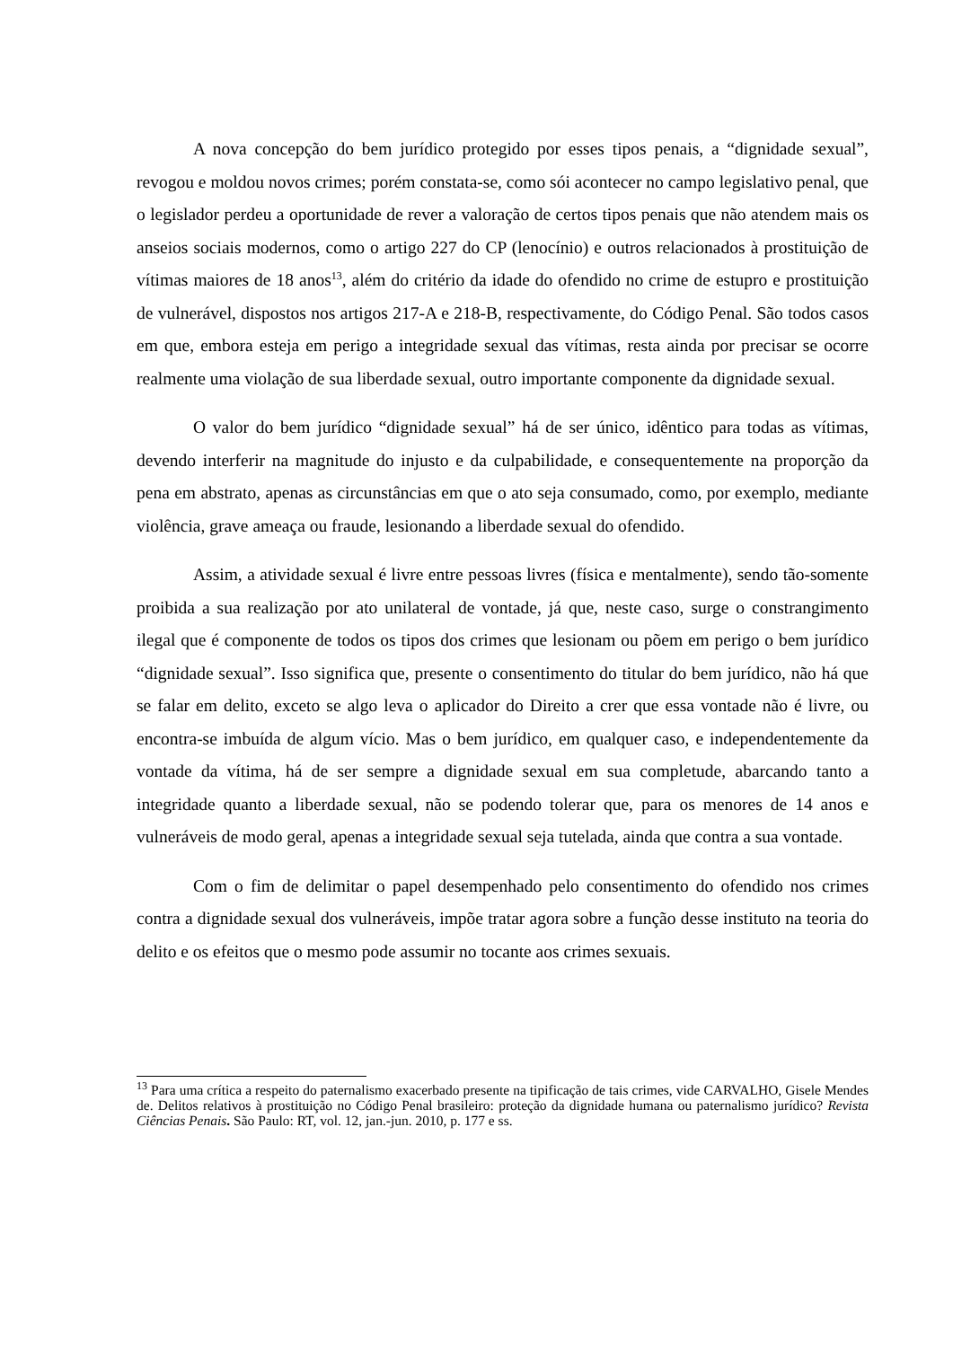A nova concepção do bem jurídico protegido por esses tipos penais, a “dignidade sexual”, revogou e moldou novos crimes; porém constata-se, como sói acontecer no campo legislativo penal, que o legislador perdeu a oportunidade de rever a valoração de certos tipos penais que não atendem mais os anseios sociais modernos, como o artigo 227 do CP (lenocínio) e outros relacionados à prostituição de vítimas maiores de 18 anos<sup>13</sup>, além do critério da idade do ofendido no crime de estupro e prostituição de vulnerável, dispostos nos artigos 217-A e 218-B, respectivamente, do Código Penal. São todos casos em que, embora esteja em perigo a integridade sexual das vítimas, resta ainda por precisar se ocorre realmente uma violação de sua liberdade sexual, outro importante componente da dignidade sexual.
O valor do bem jurídico “dignidade sexual” há de ser único, idêntico para todas as vítimas, devendo interferir na magnitude do injusto e da culpabilidade, e consequentemente na proporção da pena em abstrato, apenas as circunstâncias em que o ato seja consumado, como, por exemplo, mediante violência, grave ameaça ou fraude, lesionando a liberdade sexual do ofendido.
Assim, a atividade sexual é livre entre pessoas livres (física e mentalmente), sendo tão-somente proibida a sua realização por ato unilateral de vontade, já que, neste caso, surge o constrangimento ilegal que é componente de todos os tipos dos crimes que lesionam ou põem em perigo o bem jurídico “dignidade sexual”. Isso significa que, presente o consentimento do titular do bem jurídico, não há que se falar em delito, exceto se algo leva o aplicador do Direito a crer que essa vontade não é livre, ou encontra-se imbuída de algum vício. Mas o bem jurídico, em qualquer caso, e independentemente da vontade da vítima, há de ser sempre a dignidade sexual em sua completude, abarcando tanto a integridade quanto a liberdade sexual, não se podendo tolerar que, para os menores de 14 anos e vulneráveis de modo geral, apenas a integridade sexual seja tutelada, ainda que contra a sua vontade.
Com o fim de delimitar o papel desempenhado pelo consentimento do ofendido nos crimes contra a dignidade sexual dos vulneráveis, impõe tratar agora sobre a função desse instituto na teoria do delito e os efeitos que o mesmo pode assumir no tocante aos crimes sexuais.
<sup>13</sup> Para uma crítica a respeito do paternalismo exacerbado presente na tipificação de tais crimes, vide CARVALHO, Gisele Mendes de. Delitos relativos à prostituição no Código Penal brasileiro: proteção da dignidade humana ou paternalismo jurídico? Revista Ciências Penais. São Paulo: RT, vol. 12, jan.-jun. 2010, p. 177 e ss.